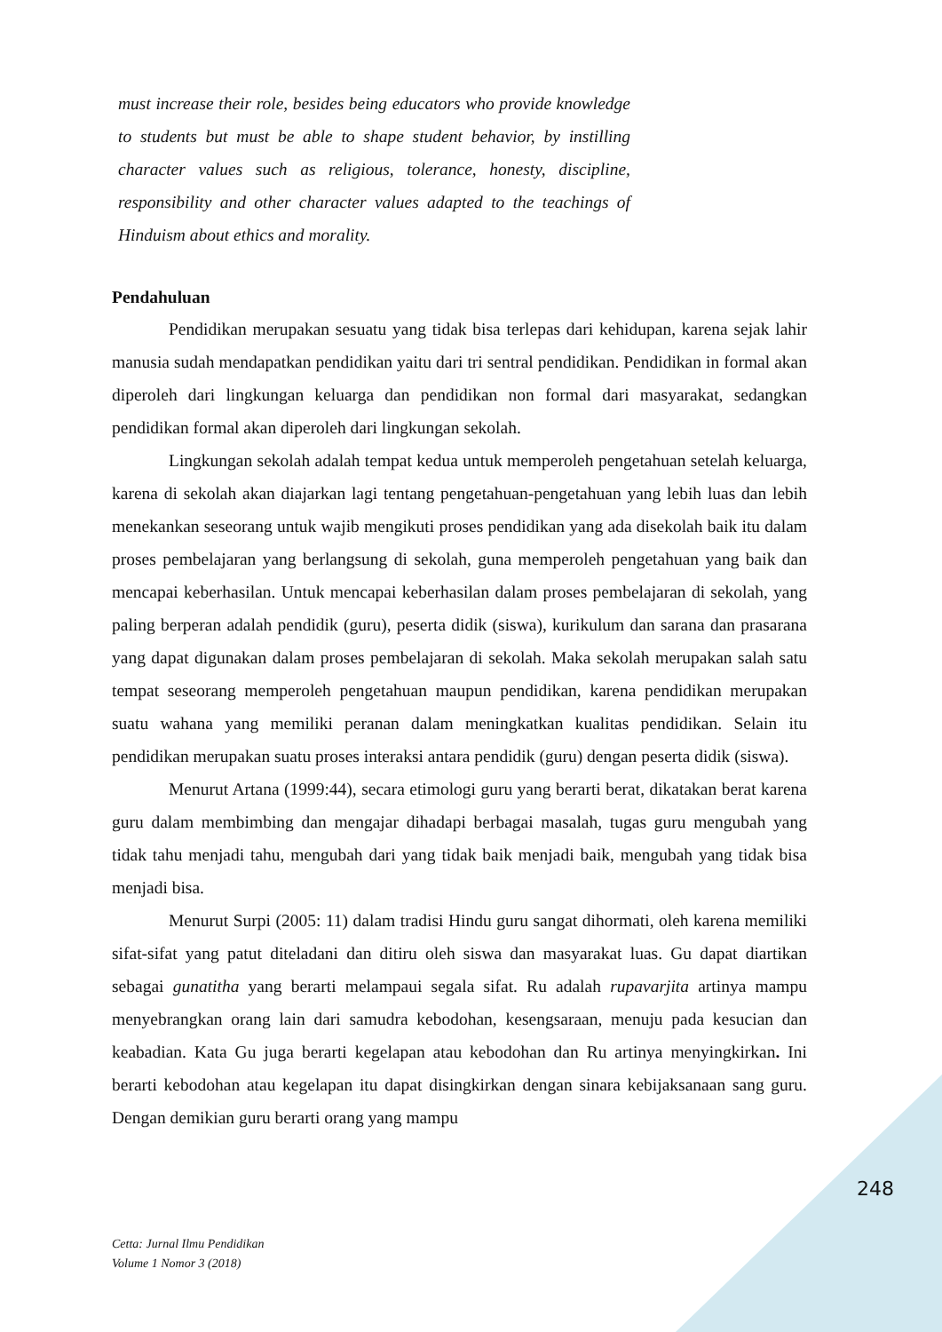must increase their role, besides being educators who provide knowledge to students but must be able to shape student behavior, by instilling character values such as religious, tolerance, honesty, discipline, responsibility and other character values adapted to the teachings of Hinduism about ethics and morality.
Pendahuluan
Pendidikan merupakan sesuatu yang tidak bisa terlepas dari kehidupan, karena sejak lahir manusia sudah mendapatkan pendidikan yaitu dari tri sentral pendidikan. Pendidikan in formal akan diperoleh dari lingkungan keluarga dan pendidikan non formal dari masyarakat, sedangkan pendidikan formal akan diperoleh dari lingkungan sekolah.
Lingkungan sekolah adalah tempat kedua untuk memperoleh pengetahuan setelah keluarga, karena di sekolah akan diajarkan lagi tentang pengetahuan-pengetahuan yang lebih luas dan lebih menekankan seseorang untuk wajib mengikuti proses pendidikan yang ada disekolah baik itu dalam proses pembelajaran yang berlangsung di sekolah, guna memperoleh pengetahuan yang baik dan mencapai keberhasilan. Untuk mencapai keberhasilan dalam proses pembelajaran di sekolah, yang paling berperan adalah pendidik (guru), peserta didik (siswa), kurikulum dan sarana dan prasarana yang dapat digunakan dalam proses pembelajaran di sekolah. Maka sekolah merupakan salah satu tempat seseorang memperoleh pengetahuan maupun pendidikan, karena pendidikan merupakan suatu wahana yang memiliki peranan dalam meningkatkan kualitas pendidikan. Selain itu pendidikan merupakan suatu proses interaksi antara pendidik (guru) dengan peserta didik (siswa).
Menurut Artana (1999:44), secara etimologi guru yang berarti berat, dikatakan berat karena guru dalam membimbing dan mengajar dihadapi berbagai masalah, tugas guru mengubah yang tidak tahu menjadi tahu, mengubah dari yang tidak baik menjadi baik, mengubah yang tidak bisa menjadi bisa.
Menurut Surpi (2005: 11) dalam tradisi Hindu guru sangat dihormati, oleh karena memiliki sifat-sifat yang patut diteladani dan ditiru oleh siswa dan masyarakat luas. Gu dapat diartikan sebagai gunatitha yang berarti melampaui segala sifat. Ru adalah rupavarjita artinya mampu menyebrangkan orang lain dari samudra kebodohan, kesengsaraan, menuju pada kesucian dan keabadian. Kata Gu juga berarti kegelapan atau kebodohan dan Ru artinya menyingkirkan. Ini berarti kebodohan atau kegelapan itu dapat disingkirkan dengan sinara kebijaksanaan sang guru. Dengan demikian guru berarti orang yang mampu
248
Cetta: Jurnal Ilmu Pendidikan
Volume 1 Nomor 3 (2018)